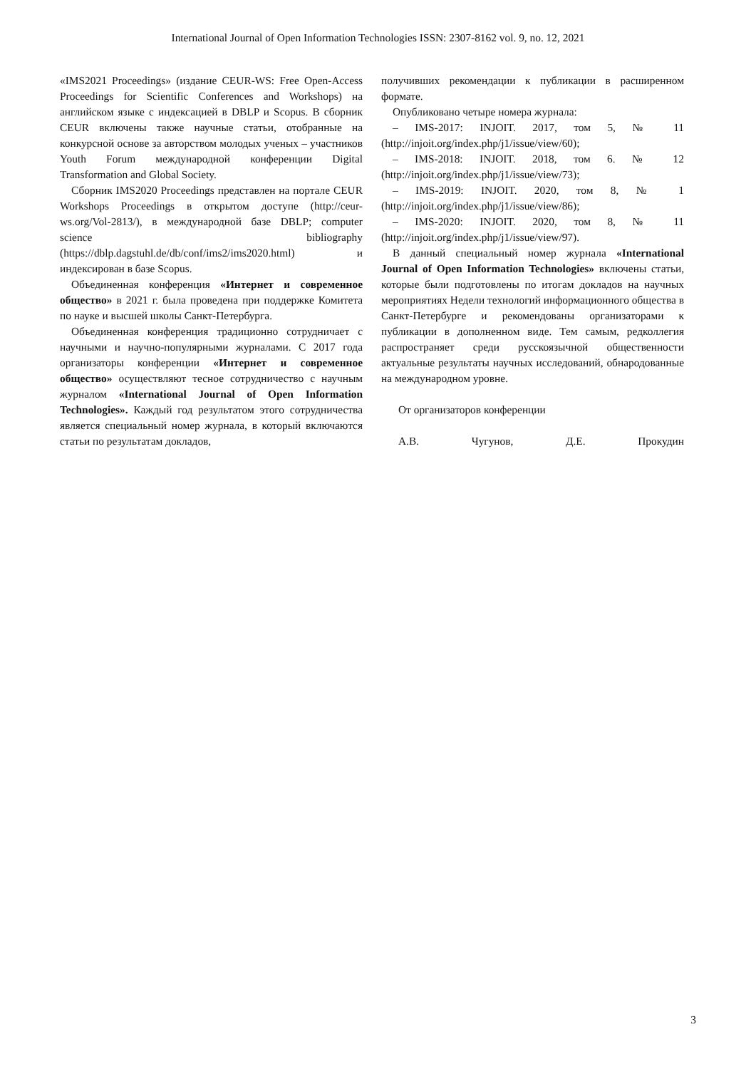International Journal of Open Information Technologies ISSN: 2307-8162 vol. 9, no. 12, 2021
«IMS2021 Proceedings» (издание CEUR-WS: Free Open-Access Proceedings for Scientific Conferences and Workshops) на английском языке с индексацией в DBLP и Scopus. В сборник CEUR включены также научные статьи, отобранные на конкурсной основе за авторством молодых ученых – участников Youth Forum международной конференции Digital Transformation and Global Society.
Сборник IMS2020 Proceedings представлен на портале CEUR Workshops Proceedings в открытом доступе (http://ceur-ws.org/Vol-2813/), в международной базе DBLP; computer science bibliography (https://dblp.dagstuhl.de/db/conf/ims2/ims2020.html) и индексирован в базе Scopus.
Объединенная конференция «Интернет и современное общество» в 2021 г. была проведена при поддержке Комитета по науке и высшей школы Санкт-Петербурга.
Объединенная конференция традиционно сотрудничает с научными и научно-популярными журналами. С 2017 года организаторы конференции «Интернет и современное общество» осуществляют тесное сотрудничество с научным журналом «International Journal of Open Information Technologies». Каждый год результатом этого сотрудничества является специальный номер журнала, в который включаются статьи по результатам докладов,
получивших рекомендации к публикации в расширенном формате.
Опубликовано четыре номера журнала:
– IMS-2017: INJOIT. 2017, том 5, № 11 (http://injoit.org/index.php/j1/issue/view/60);
– IMS-2018: INJOIT. 2018, том 6. № 12 (http://injoit.org/index.php/j1/issue/view/73);
– IMS-2019: INJOIT. 2020, том 8, № 1 (http://injoit.org/index.php/j1/issue/view/86);
– IMS-2020: INJOIT. 2020, том 8, № 11 (http://injoit.org/index.php/j1/issue/view/97).
В данный специальный номер журнала «International Journal of Open Information Technologies» включены статьи, которые были подготовлены по итогам докладов на научных мероприятиях Недели технологий информационного общества в Санкт-Петербурге и рекомендованы организаторами к публикации в дополненном виде. Тем самым, редколлегия распространяет среди русскоязычной общественности актуальные результаты научных исследований, обнародованные на международном уровне.
От организаторов конференции
А.В. Чугунов, Д.Е. Прокудин
3